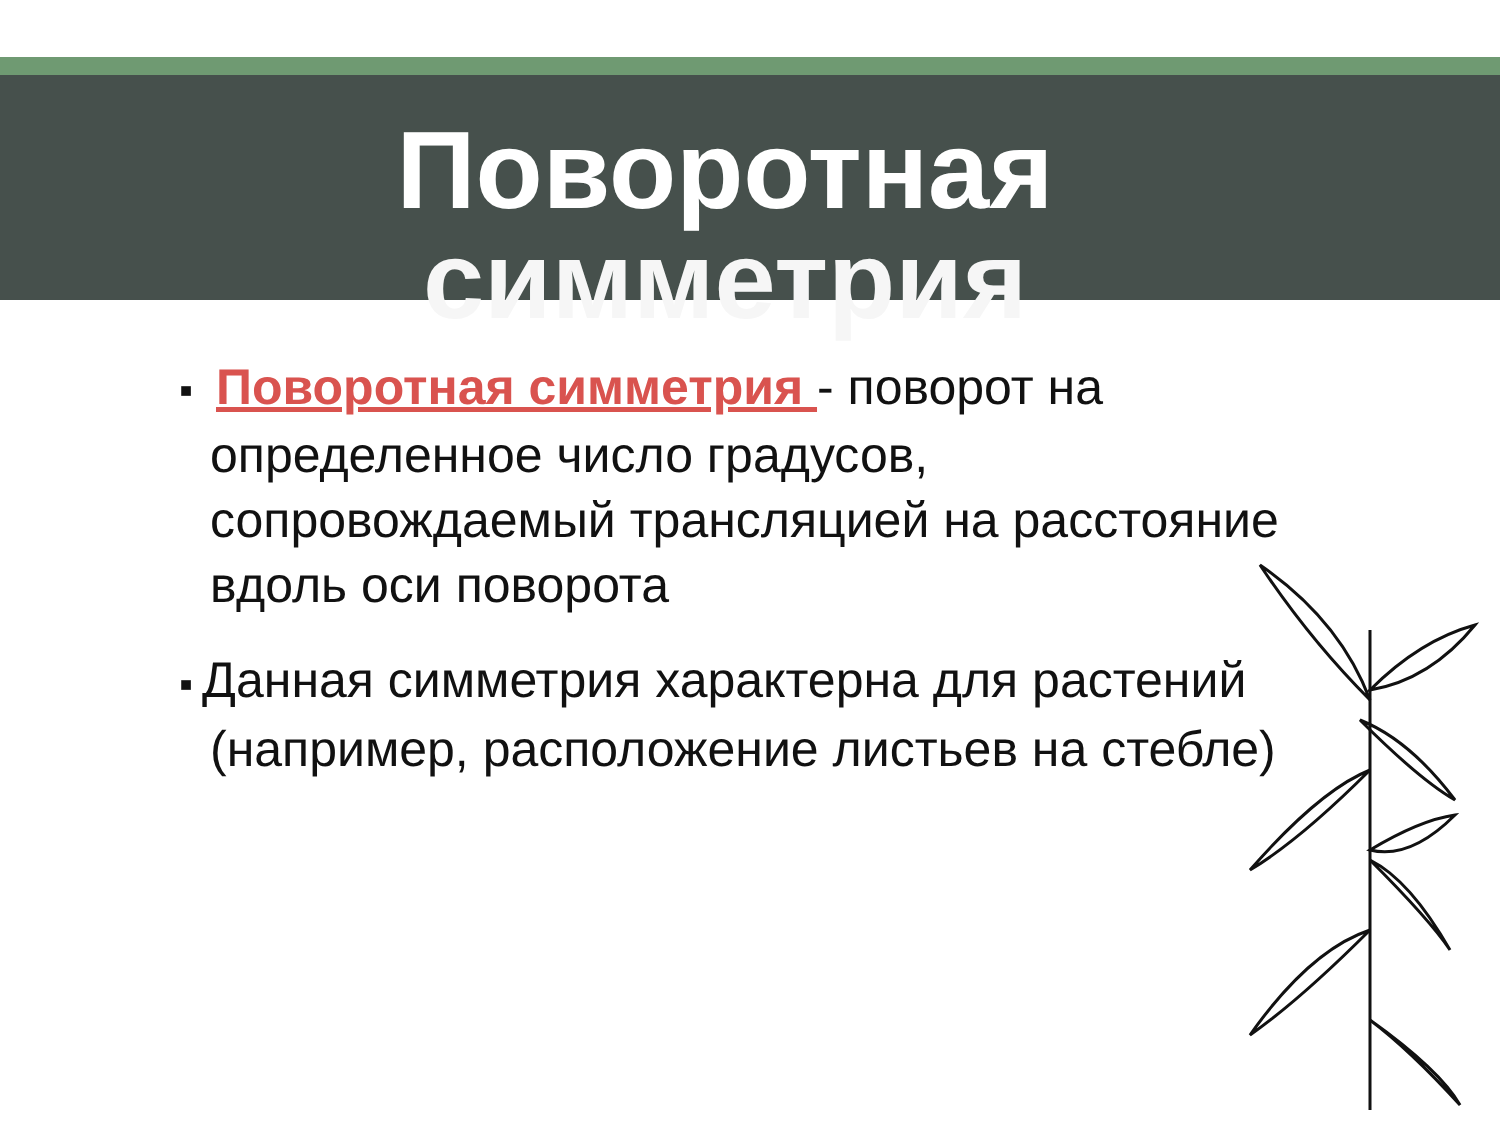Поворотная
симметрия
■ Поворотная симметрия - поворот на определенное число градусов, сопровождаемый трансляцией на расстояние вдоль оси поворота
■ Данная симметрия характерна для растений (например, расположение листьев на стебле)